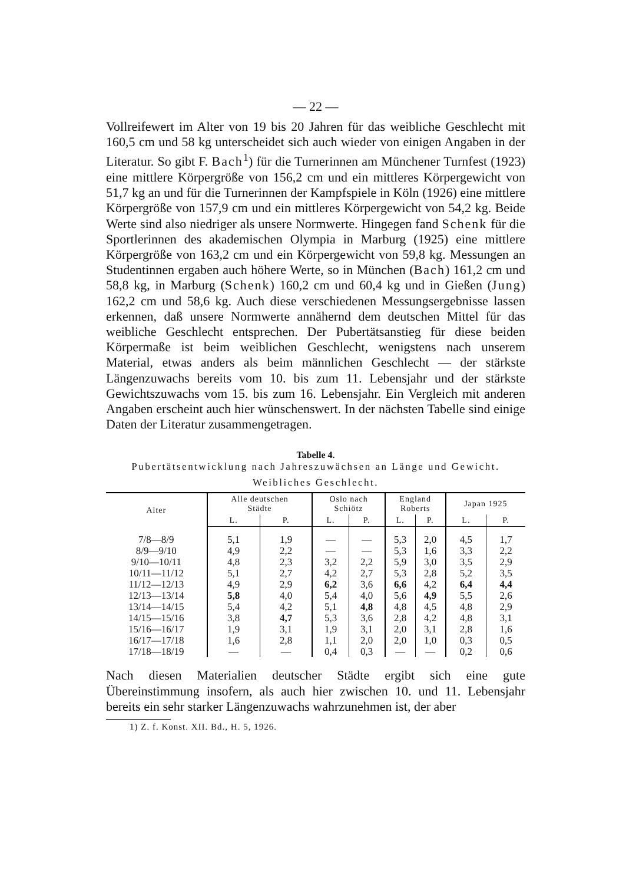— 22 —
Vollreifewert im Alter von 19 bis 20 Jahren für das weibliche Geschlecht mit 160,5 cm und 58 kg unterscheidet sich auch wieder von einigen Angaben in der Literatur. So gibt F. Bach<sup>1</sup>) für die Turnerinnen am Münchener Turnfest (1923) eine mittlere Körpergröße von 156,2 cm und ein mittleres Körpergewicht von 51,7 kg an und für die Turnerinnen der Kampfspiele in Köln (1926) eine mittlere Körpergröße von 157,9 cm und ein mittleres Körpergewicht von 54,2 kg. Beide Werte sind also niedriger als unsere Normwerte. Hingegen fand Schenk für die Sportlerinnen des akademischen Olympia in Marburg (1925) eine mittlere Körpergröße von 163,2 cm und ein Körpergewicht von 59,8 kg. Messungen an Studentinnen ergaben auch höhere Werte, so in München (Bach) 161,2 cm und 58,8 kg, in Marburg (Schenk) 160,2 cm und 60,4 kg und in Gießen (Jung) 162,2 cm und 58,6 kg. Auch diese verschiedenen Messungsergebnisse lassen erkennen, daß unsere Normwerte annähernd dem deutschen Mittel für das weibliche Geschlecht entsprechen. Der Pubertätsanstieg für diese beiden Körpermaße ist beim weiblichen Geschlecht, wenigstens nach unserem Material, etwas anders als beim männlichen Geschlecht — der stärkste Längenzuwachs bereits vom 10. bis zum 11. Lebensjahr und der stärkste Gewichtszuwachs vom 15. bis zum 16. Lebensjahr. Ein Vergleich mit anderen Angaben erscheint auch hier wünschenswert. In der nächsten Tabelle sind einige Daten der Literatur zusammengetragen.
Tabelle 4.
Pubertätsentwicklung nach Jahreszuwächsen an Länge und Gewicht.
Weibliches Geschlecht.
| Alter | Alle deutschen Städte | | Oslo nach Schiötz | | England Roberts | | Japan 1925 | |
| --- | --- | --- | --- | --- | --- | --- | --- | --- |
| | L. | P. | L. | P. | L. | P. | L. | P. |
| 7/8—8/9 | 5,1 | 1,9 | — | — | 5,3 | 2,0 | 4,5 | 1,7 |
| 8/9—9/10 | 4,9 | 2,2 | — | — | 5,3 | 1,6 | 3,3 | 2,2 |
| 9/10—10/11 | 4,8 | 2,3 | 3,2 | 2,2 | 5,9 | 3,0 | 3,5 | 2,9 |
| 10/11—11/12 | 5,1 | 2,7 | 4,2 | 2,7 | 5,3 | 2,8 | 5,2 | 3,5 |
| 11/12—12/13 | 4,9 | 2,9 | 6,2 | 3,6 | 6,6 | 4,2 | 6,4 | 4,4 |
| 12/13—13/14 | 5,8 | 4,0 | 5,4 | 4,0 | 5,6 | 4,9 | 5,5 | 2,6 |
| 13/14—14/15 | 5,4 | 4,2 | 5,1 | 4,8 | 4,8 | 4,5 | 4,8 | 2,9 |
| 14/15—15/16 | 3,8 | 4,7 | 5,3 | 3,6 | 2,8 | 4,2 | 4,8 | 3,1 |
| 15/16—16/17 | 1,9 | 3,1 | 1,9 | 3,1 | 2,0 | 3,1 | 2,8 | 1,6 |
| 16/17—17/18 | 1,6 | 2,8 | 1,1 | 2,0 | 2,0 | 1,0 | 0,3 | 0,5 |
| 17/18—18/19 | — | — | 0,4 | 0,3 | — | — | 0,2 | 0,6 |
Nach diesen Materialien deutscher Städte ergibt sich eine gute Übereinstimmung insofern, als auch hier zwischen 10. und 11. Lebensjahr bereits ein sehr starker Längenzuwachs wahrzunehmen ist, der aber
1) Z. f. Konst. XII. Bd., H. 5, 1926.